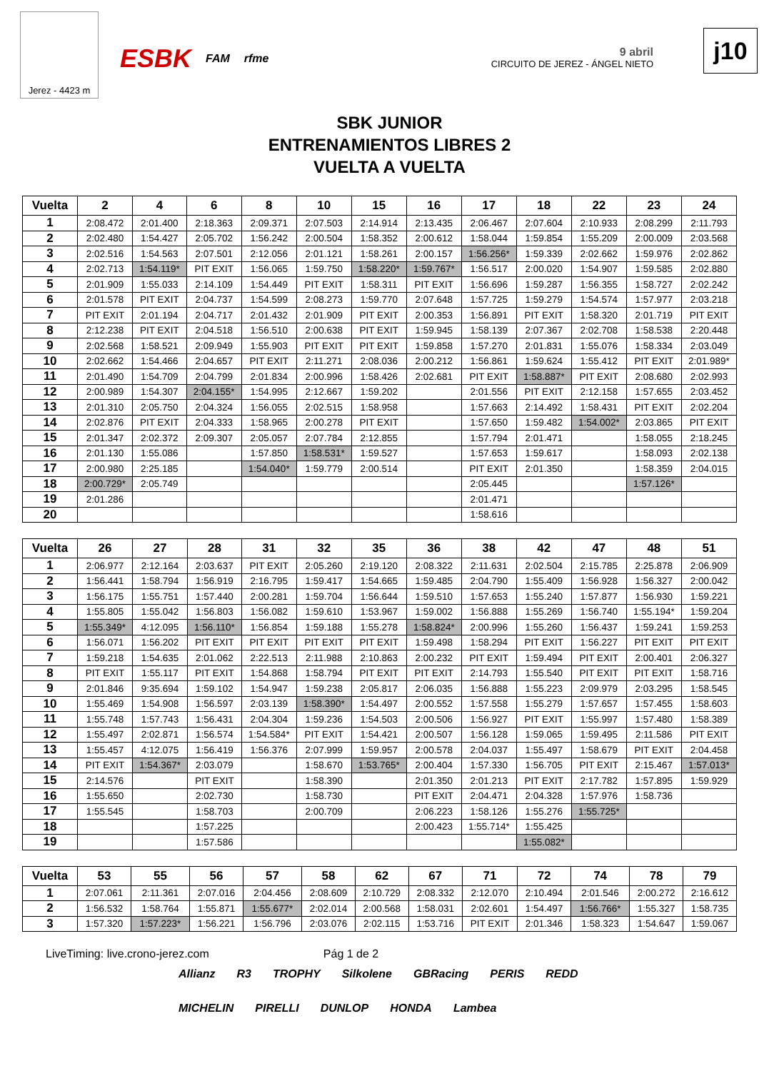Jerez - 4423 m
ESBK FAM rfme
9 abril
CIRCUITO DE JEREZ - ÁNGEL NIETO
j10
SBK JUNIOR
ENTRENAMIENTOS LIBRES 2
VUELTA A VUELTA
| Vuelta | 2 | 4 | 6 | 8 | 10 | 15 | 16 | 17 | 18 | 22 | 23 | 24 |
| --- | --- | --- | --- | --- | --- | --- | --- | --- | --- | --- | --- | --- |
| 1 | 2:08.472 | 2:01.400 | 2:18.363 | 2:09.371 | 2:07.503 | 2:14.914 | 2:13.435 | 2:06.467 | 2:07.604 | 2:10.933 | 2:08.299 | 2:11.793 |
| 2 | 2:02.480 | 1:54.427 | 2:05.702 | 1:56.242 | 2:00.504 | 1:58.352 | 2:00.612 | 1:58.044 | 1:59.854 | 1:55.209 | 2:00.009 | 2:03.568 |
| 3 | 2:02.516 | 1:54.563 | 2:07.501 | 2:12.056 | 2:01.121 | 1:58.261 | 2:00.157 | 1:56.256* | 1:59.339 | 2:02.662 | 1:59.976 | 2:02.862 |
| 4 | 2:02.713 | 1:54.119* | PIT EXIT | 1:56.065 | 1:59.750 | 1:58.220* | 1:59.767* | 1:56.517 | 2:00.020 | 1:54.907 | 1:59.585 | 2:02.880 |
| 5 | 2:01.909 | 1:55.033 | 2:14.109 | 1:54.449 | PIT EXIT | 1:58.311 | PIT EXIT | 1:56.696 | 1:59.287 | 1:56.355 | 1:58.727 | 2:02.242 |
| 6 | 2:01.578 | PIT EXIT | 2:04.737 | 1:54.599 | 2:08.273 | 1:59.770 | 2:07.648 | 1:57.725 | 1:59.279 | 1:54.574 | 1:57.977 | 2:03.218 |
| 7 | PIT EXIT | 2:01.194 | 2:04.717 | 2:01.432 | 2:01.909 | PIT EXIT | 2:00.353 | 1:56.891 | PIT EXIT | 1:58.320 | 2:01.719 | PIT EXIT |
| 8 | 2:12.238 | PIT EXIT | 2:04.518 | 1:56.510 | 2:00.638 | PIT EXIT | 1:59.945 | 1:58.139 | 2:07.367 | 2:02.708 | 1:58.538 | 2:20.448 |
| 9 | 2:02.568 | 1:58.521 | 2:09.949 | 1:55.903 | PIT EXIT | PIT EXIT | 1:59.858 | 1:57.270 | 2:01.831 | 1:55.076 | 1:58.334 | 2:03.049 |
| 10 | 2:02.662 | 1:54.466 | 2:04.657 | PIT EXIT | 2:11.271 | 2:08.036 | 2:00.212 | 1:56.861 | 1:59.624 | 1:55.412 | PIT EXIT | 2:01.989* |
| 11 | 2:01.490 | 1:54.709 | 2:04.799 | 2:01.834 | 2:00.996 | 1:58.426 | 2:02.681 | PIT EXIT | 1:58.887* | PIT EXIT | 2:08.680 | 2:02.993 |
| 12 | 2:00.989 | 1:54.307 | 2:04.155* | 1:54.995 | 2:12.667 | 1:59.202 | | 2:01.556 | PIT EXIT | 2:12.158 | 1:57.655 | 2:03.452 |
| 13 | 2:01.310 | 2:05.750 | 2:04.324 | 1:56.055 | 2:02.515 | 1:58.958 | | 1:57.663 | 2:14.492 | 1:58.431 | PIT EXIT | 2:02.204 |
| 14 | 2:02.876 | PIT EXIT | 2:04.333 | 1:58.965 | 2:00.278 | PIT EXIT | | 1:57.650 | 1:59.482 | 1:54.002* | 2:03.865 | PIT EXIT |
| 15 | 2:01.347 | 2:02.372 | 2:09.307 | 2:05.057 | 2:07.784 | 2:12.855 | | 1:57.794 | 2:01.471 | | 1:58.055 | 2:18.245 |
| 16 | 2:01.130 | 1:55.086 | | 1:57.850 | 1:58.531* | 1:59.527 | | 1:57.653 | 1:59.617 | | 1:58.093 | 2:02.138 |
| 17 | 2:00.980 | 2:25.185 | | 1:54.040* | 1:59.779 | 2:00.514 | | PIT EXIT | 2:01.350 | | 1:58.359 | 2:04.015 |
| 18 | 2:00.729* | 2:05.749 | | | | | | 2:05.445 | | | 1:57.126* | |
| 19 | 2:01.286 | | | | | | | 2:01.471 | | | | |
| 20 | | | | | | | | 1:58.616 | | | | |
| Vuelta | 26 | 27 | 28 | 31 | 32 | 35 | 36 | 38 | 42 | 47 | 48 | 51 |
| --- | --- | --- | --- | --- | --- | --- | --- | --- | --- | --- | --- | --- |
| 1 | 2:06.977 | 2:12.164 | 2:03.637 | PIT EXIT | 2:05.260 | 2:19.120 | 2:08.322 | 2:11.631 | 2:02.504 | 2:15.785 | 2:25.878 | 2:06.909 |
| 2 | 1:56.441 | 1:58.794 | 1:56.919 | 2:16.795 | 1:59.417 | 1:54.665 | 1:59.485 | 2:04.790 | 1:55.409 | 1:56.928 | 1:56.327 | 2:00.042 |
| 3 | 1:56.175 | 1:55.751 | 1:57.440 | 2:00.281 | 1:59.704 | 1:56.644 | 1:59.510 | 1:57.653 | 1:55.240 | 1:57.877 | 1:56.930 | 1:59.221 |
| 4 | 1:55.805 | 1:55.042 | 1:56.803 | 1:56.082 | 1:59.610 | 1:53.967 | 1:59.002 | 1:56.888 | 1:55.269 | 1:56.740 | 1:55.194* | 1:59.204 |
| 5 | 1:55.349* | 4:12.095 | 1:56.110* | 1:56.854 | 1:59.188 | 1:55.278 | 1:58.824* | 2:00.996 | 1:55.260 | 1:56.437 | 1:59.241 | 1:59.253 |
| 6 | 1:56.071 | 1:56.202 | PIT EXIT | PIT EXIT | PIT EXIT | PIT EXIT | 1:59.498 | 1:58.294 | PIT EXIT | 1:56.227 | PIT EXIT | PIT EXIT |
| 7 | 1:59.218 | 1:54.635 | 2:01.062 | 2:22.513 | 2:11.988 | 2:10.863 | 2:00.232 | PIT EXIT | 1:59.494 | PIT EXIT | 2:00.401 | 2:06.327 |
| 8 | PIT EXIT | 1:55.117 | PIT EXIT | 1:54.868 | 1:58.794 | PIT EXIT | PIT EXIT | 2:14.793 | 1:55.540 | PIT EXIT | PIT EXIT | 1:58.716 |
| 9 | 2:01.846 | 9:35.694 | 1:59.102 | 1:54.947 | 1:59.238 | 2:05.817 | 2:06.035 | 1:56.888 | 1:55.223 | 2:09.979 | 2:03.295 | 1:58.545 |
| 10 | 1:55.469 | 1:54.908 | 1:56.597 | 2:03.139 | 1:58.390* | 1:54.497 | 2:00.552 | 1:57.558 | 1:55.279 | 1:57.657 | 1:57.455 | 1:58.603 |
| 11 | 1:55.748 | 1:57.743 | 1:56.431 | 2:04.304 | 1:59.236 | 1:54.503 | 2:00.506 | 1:56.927 | PIT EXIT | 1:55.997 | 1:57.480 | 1:58.389 |
| 12 | 1:55.497 | 2:02.871 | 1:56.574 | 1:54.584* | PIT EXIT | 1:54.421 | 2:00.507 | 1:56.128 | 1:59.065 | 1:59.495 | 2:11.586 | PIT EXIT |
| 13 | 1:55.457 | 4:12.075 | 1:56.419 | 1:56.376 | 2:07.999 | 1:59.957 | 2:00.578 | 2:04.037 | 1:55.497 | 1:58.679 | PIT EXIT | 2:04.458 |
| 14 | PIT EXIT | 1:54.367* | 2:03.079 | | 1:58.670 | 1:53.765* | 2:00.404 | 1:57.330 | 1:56.705 | PIT EXIT | 2:15.467 | 1:57.013* |
| 15 | 2:14.576 | | PIT EXIT | | 1:58.390 | | 2:01.350 | 2:01.213 | PIT EXIT | 2:17.782 | 1:57.895 | 1:59.929 |
| 16 | 1:55.650 | | 2:02.730 | | 1:58.730 | | PIT EXIT | 2:04.471 | 2:04.328 | 1:57.976 | 1:58.736 | |
| 17 | 1:55.545 | | 1:58.703 | | 2:00.709 | | 2:06.223 | 1:58.126 | 1:55.276 | 1:55.725* | | |
| 18 | | | 1:57.225 | | | | 2:00.423 | 1:55.714* | 1:55.425 | | | |
| 19 | | | 1:57.586 | | | | | | 1:55.082* | | | |
| Vuelta | 53 | 55 | 56 | 57 | 58 | 62 | 67 | 71 | 72 | 74 | 78 | 79 |
| --- | --- | --- | --- | --- | --- | --- | --- | --- | --- | --- | --- | --- |
| 1 | 2:07.061 | 2:11.361 | 2:07.016 | 2:04.456 | 2:08.609 | 2:10.729 | 2:08.332 | 2:12.070 | 2:10.494 | 2:01.546 | 2:00.272 | 2:16.612 |
| 2 | 1:56.532 | 1:58.764 | 1:55.871 | 1:55.677* | 2:02.014 | 2:00.568 | 1:58.031 | 2:02.601 | 1:54.497 | 1:56.766* | 1:55.327 | 1:58.735 |
| 3 | 1:57.320 | 1:57.223* | 1:56.221 | 1:56.796 | 2:03.076 | 2:02.115 | 1:53.716 | PIT EXIT | 2:01.346 | 1:58.323 | 1:54.647 | 1:59.067 |
LiveTiming: live.crono-jerez.com Pág 1 de 2
Allianz R3 TROPHY Silkolene GBRacing PERIS REDD MICHELIN PIRELLI DUNLOP HONDA Lambea